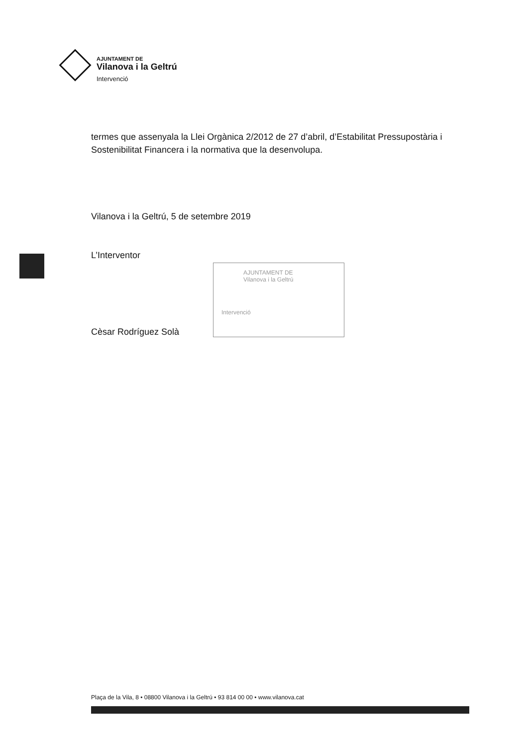AJUNTAMENT DE
Vilanova i la Geltrú
Intervenció
termes que assenyala la Llei Orgànica 2/2012 de 27 d’abril, d’Estabilitat Pressupostària i Sostenibilitat Financera i la normativa que la desenvolupa.
Vilanova i la Geltrú, 5 de setembre 2019
L’Interventor
Cèsar Rodríguez Solà
AJUNTAMENT DE
Vilanova i la Geltrú
Intervenció
Plaça de la Vila, 8 • 08800 Vilanova i la Geltrú • 93 814 00 00 • www.vilanova.cat